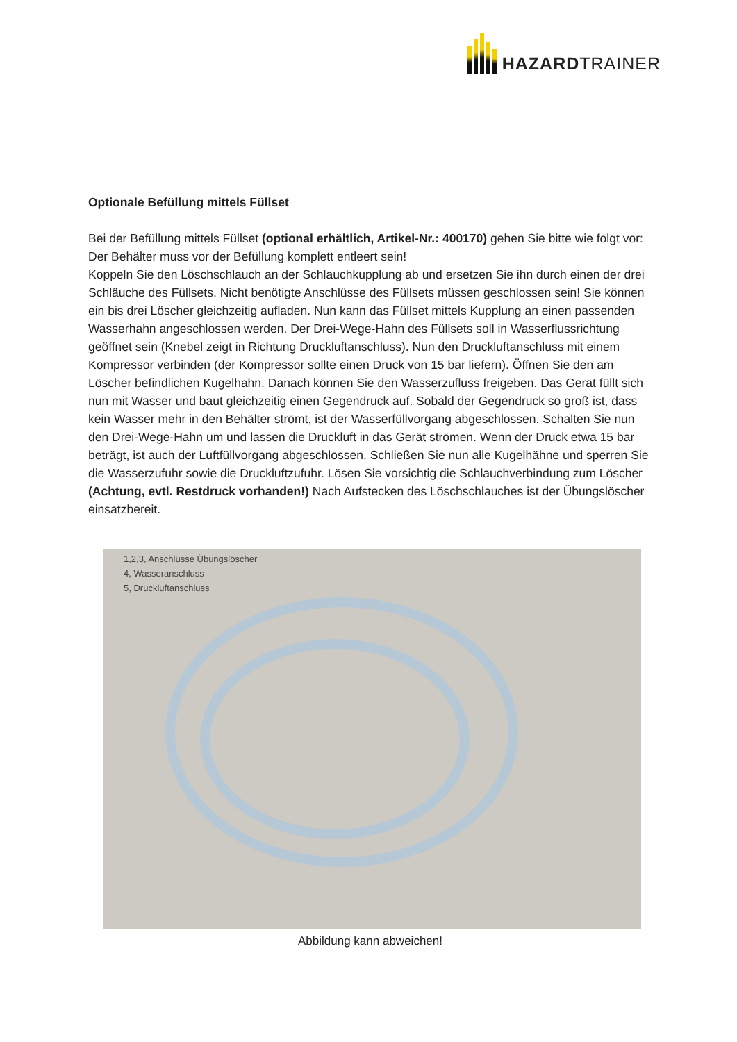HAZARDTRAINER
Optionale Befüllung mittels Füllset
Bei der Befüllung mittels Füllset (optional erhältlich, Artikel-Nr.: 400170) gehen Sie bitte wie folgt vor:
Der Behälter muss vor der Befüllung komplett entleert sein!
Koppeln Sie den Löschschlauch an der Schlauchkupplung ab und ersetzen Sie ihn durch einen der drei Schläuche des Füllsets. Nicht benötigte Anschlüsse des Füllsets müssen geschlossen sein! Sie können ein bis drei Löscher gleichzeitig aufladen. Nun kann das Füllset mittels Kupplung an einen passenden Wasserhahn angeschlossen werden. Der Drei-Wege-Hahn des Füllsets soll in Wasserflussrichtung geöffnet sein (Knebel zeigt in Richtung Druckluftanschluss). Nun den Druckluftanschluss mit einem Kompressor verbinden (der Kompressor sollte einen Druck von 15 bar liefern). Öffnen Sie den am Löscher befindlichen Kugelhahn. Danach können Sie den Wasserzufluss freigeben. Das Gerät füllt sich nun mit Wasser und baut gleichzeitig einen Gegendruck auf. Sobald der Gegendruck so groß ist, dass kein Wasser mehr in den Behälter strömt, ist der Wasserfüllvorgang abgeschlossen. Schalten Sie nun den Drei-Wege-Hahn um und lassen die Druckluft in das Gerät strömen. Wenn der Druck etwa 15 bar beträgt, ist auch der Luftfüllvorgang abgeschlossen. Schließen Sie nun alle Kugelhähne und sperren Sie die Wasserzufuhr sowie die Druckluftzufuhr. Lösen Sie vorsichtig die Schlauchverbindung zum Löscher (Achtung, evtl. Restdruck vorhanden!) Nach Aufstecken des Löschschlauches ist der Übungslöscher einsatzbereit.
1,2,3, Anschlüsse Übungslöscher
4, Wasseranschluss
5, Druckluftanschluss
Abbildung kann abweichen!